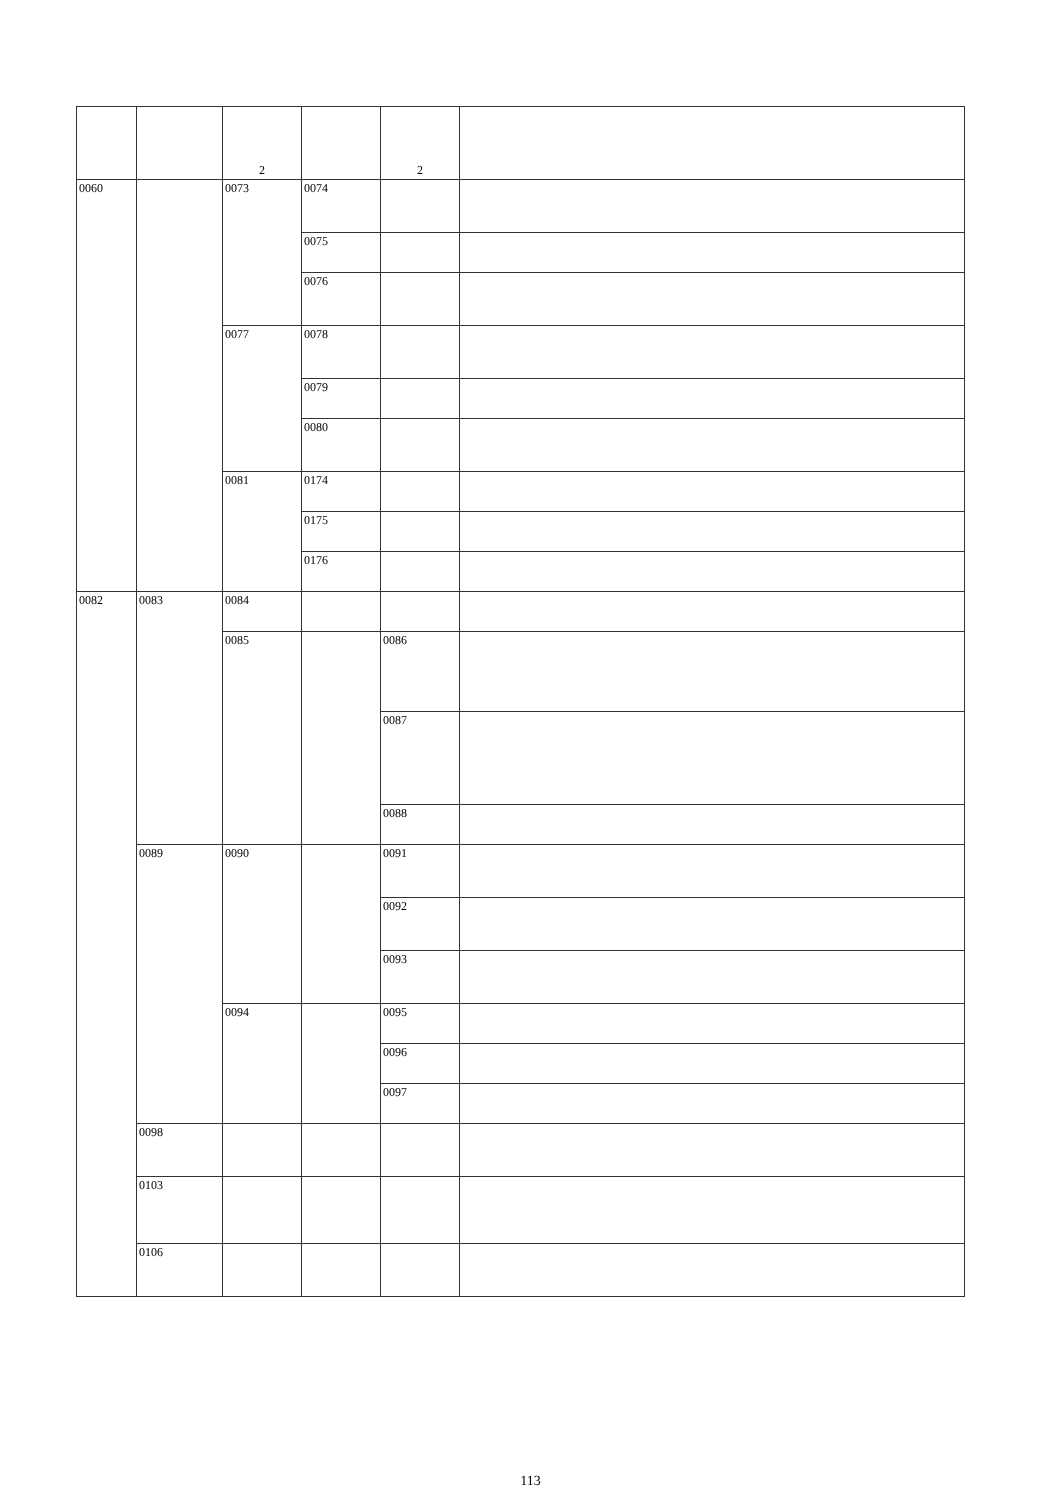| | | 2 | | 2 | |
| --- | --- | --- | --- | --- | --- |
| 0060 | | 0073 | 0074 | | |
| | | | 0075 | | |
| | | | 0076 | | |
| | | 0077 | 0078 | | |
| | | | 0079 | | |
| | | | 0080 | | |
| | | 0081 | 0174 | | |
| | | | 0175 | | |
| | | | 0176 | | |
| 0082 | 0083 | 0084 | | | |
| | | 0085 | | 0086 | |
| | | | | 0087 | |
| | | | | 0088 | |
| | 0089 | 0090 | | 0091 | |
| | | | | 0092 | |
| | | | | 0093 | |
| | | 0094 | | 0095 | |
| | | | | 0096 | |
| | | | | 0097 | |
| | 0098 | | | | |
| | 0103 | | | | |
| | 0106 | | | | |
113